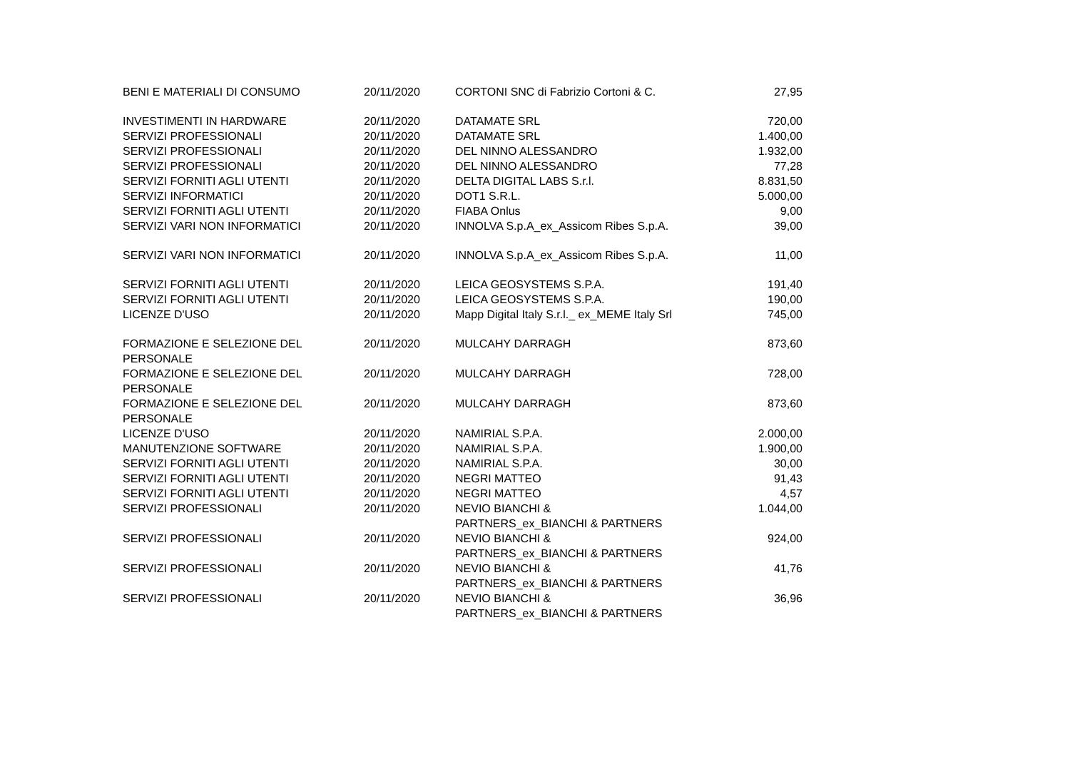| BENI E MATERIALI DI CONSUMO | 20/11/2020 | CORTONI SNC di Fabrizio Cortoni & C. | 27,95 |
| INVESTIMENTI IN HARDWARE | 20/11/2020 | DATAMATE SRL | 720,00 |
| SERVIZI PROFESSIONALI | 20/11/2020 | DATAMATE SRL | 1.400,00 |
| SERVIZI PROFESSIONALI | 20/11/2020 | DEL NINNO ALESSANDRO | 1.932,00 |
| SERVIZI PROFESSIONALI | 20/11/2020 | DEL NINNO ALESSANDRO | 77,28 |
| SERVIZI FORNITI AGLI UTENTI | 20/11/2020 | DELTA DIGITAL LABS S.r.l. | 8.831,50 |
| SERVIZI INFORMATICI | 20/11/2020 | DOT1 S.R.L. | 5.000,00 |
| SERVIZI FORNITI AGLI UTENTI | 20/11/2020 | FIABA Onlus | 9,00 |
| SERVIZI VARI NON INFORMATICI | 20/11/2020 | INNOLVA S.p.A_ex_Assicom Ribes S.p.A. | 39,00 |
| SERVIZI VARI NON INFORMATICI | 20/11/2020 | INNOLVA S.p.A_ex_Assicom Ribes S.p.A. | 11,00 |
| SERVIZI FORNITI AGLI UTENTI | 20/11/2020 | LEICA GEOSYSTEMS S.P.A. | 191,40 |
| SERVIZI FORNITI AGLI UTENTI | 20/11/2020 | LEICA GEOSYSTEMS S.P.A. | 190,00 |
| LICENZE D'USO | 20/11/2020 | Mapp Digital Italy S.r.l._ ex_MEME Italy Srl | 745,00 |
| FORMAZIONE E SELEZIONE DEL PERSONALE | 20/11/2020 | MULCAHY DARRAGH | 873,60 |
| FORMAZIONE E SELEZIONE DEL PERSONALE | 20/11/2020 | MULCAHY DARRAGH | 728,00 |
| FORMAZIONE E SELEZIONE DEL PERSONALE | 20/11/2020 | MULCAHY DARRAGH | 873,60 |
| LICENZE D'USO | 20/11/2020 | NAMIRIAL S.P.A. | 2.000,00 |
| MANUTENZIONE SOFTWARE | 20/11/2020 | NAMIRIAL S.P.A. | 1.900,00 |
| SERVIZI FORNITI AGLI UTENTI | 20/11/2020 | NAMIRIAL S.P.A. | 30,00 |
| SERVIZI FORNITI AGLI UTENTI | 20/11/2020 | NEGRI MATTEO | 91,43 |
| SERVIZI FORNITI AGLI UTENTI | 20/11/2020 | NEGRI MATTEO | 4,57 |
| SERVIZI PROFESSIONALI | 20/11/2020 | NEVIO BIANCHI & PARTNERS_ex_BIANCHI & PARTNERS | 1.044,00 |
| SERVIZI PROFESSIONALI | 20/11/2020 | NEVIO BIANCHI & PARTNERS_ex_BIANCHI & PARTNERS | 924,00 |
| SERVIZI PROFESSIONALI | 20/11/2020 | NEVIO BIANCHI & PARTNERS_ex_BIANCHI & PARTNERS | 41,76 |
| SERVIZI PROFESSIONALI | 20/11/2020 | NEVIO BIANCHI & PARTNERS_ex_BIANCHI & PARTNERS | 36,96 |